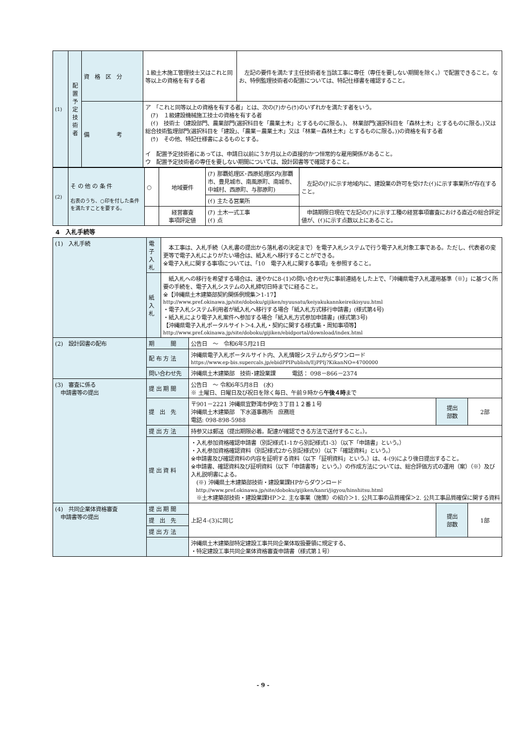| (1) | 配置予定技術者 | 資 格 区 分 | １級土木施工管理技士又はこれと同等以上の資格を有する者 | 左記の要件を満たす主任技術者を当該工事に専任（専任を要しない期間を除く。）で配置できること。なお、特例監理技術者の配置については、特記仕様書を確認すること。 |
| | | 備 考 | ア 「これと同等以上の資格を有する者」とは、次の(ｱ)から(ｳ)のいずれかを満たす者をいう。 (ｱ) １級建設機械施工技士の資格を有する者 (ｲ) 技術士（建設部門、農業部門(選択科目を「農業土木」とするものに限る。)、 林業部門(選択科目を「森林土木」とするものに限る。)又は総合技術監理部門(選択科目を「建設」、「農業－農業土木」又は「林業－森林土木」とするものに限る。))の資格を有する者 (ｳ) その他、特記仕様書によるものとする。 イ 配置予定技術者にあっては、申請日以前に３か月以上の直接的かつ恒常的な雇用関係があること。 ウ 配置予定技術者の専任を要しない期間については、設計図書等で確認すること。 | |
| (2) | そ の 他 の 条 件 右表のうち、○印を付した条件を満たすことを要する。 | ○ | 地域要件 | (ｱ) 那覇処理区･西原処理区内(那覇市、豊見城市、南風原町、南城市、中城村、西原町、与那原町) | 左記の(ｱ)に示す地域内に、建設業の許可を受けた(ｲ)に示す事業所が存在すること。 |
| | | | | (ｲ) 主たる営業所 | |
| | | | 経営審査 事項評定値 | (ｱ) 土木一式工事 (ｲ) 点 | 申請期限日現在で左記の(ｱ)に示す工種の経営事項審査における直近の総合評定値が、(ｲ)に示す点数以上にあること。 |
4　入札手続等
| (1) 入札手続 | 電子入札 | 本工事は、入札手続（入札書の提出から落札者の決定まで）を電子入札システムで行う電子入札対象工事である。ただし、代表者の変更等で電子入札によりがたい場合は、紙入札へ移行することができる。 ※電子入札に関する事項については、「10 電子入札に関する事項」を参照すること。 | | | |
| | 紙入札 | 紙入札への移行を希望する場合は、速やかに8-(1)の問い合わせ先に事前連絡をした上で、「沖縄県電子入札運用基準（※）」に基づく所要の手続を、電子入札システムの入札締切日時までに経ること。 ※【沖縄県土木建築部契約関係例規集＞1-17】 http://www.pref.okinawa.jp/site/doboku/gijiken/nyuusatu/keiyakukannkeireikisyuu.html ・電子入札システム利用者が紙入札へ移行する場合「紙入札方式移行申請書」(様式第4号) ・紙入札により電子入札案件へ参加する場合「紙入札方式参加申請書」(様式第3号) 【沖縄県電子入札ポータルサイト＞4.入札・契約に関する様式集・周知事項等】 http://www.pref.okinawa.jp/site/doboku/gijiken/ebidportal/download/index.html | | | |
| (2) 設計図書の配布 | 期 間 | | 公告日 ～ 令和6年5月21日 | | |
| | 配 布 方 法 | | 沖縄県電子入札ポータルサイト内、入札情報システムからダウンロード https://www.ep-bis.supercals.jp/ebidPPIPublish/EjPPIj?KikanNO=4700000 | | |
| | 問い合わせ先 | | 沖縄県土木建築部 技術･建設業課 電話： 098－866－2374 | | |
| (3) 審査に係る 申請書等の提出 | 提 出 期 間 | | 公告日 ～ 令和6年5月8日 (水) ※ 土曜日、日曜日及び祝日を除く毎日、午前９時から 午後４時 まで | | |
| | 提 出 先 | | 〒901－2221 沖縄県宜野湾市伊佐３丁目１２番１号 沖縄県土木建築部 下水道事務所 庶務班 電話: 098-898-5988 | 提出 部数 | 2部 |
| | 提 出 方 法 | | 持参又は郵送（提出期限必着。配達が確認できる方法で送付すること。）。 | | |
| | 提 出 資 料 | | ・入札参加資格確認申請書（別記様式1-1から別記様式1-3）（以下「申請書」という。） ・入札参加資格確認資料（別記様式2から別記様式9）（以下「確認資料」という。） ※申請書及び確認資料の内容を証明する資料（以下「証明資料」という。）は、4-(9)により後日提出すること。 ※申請書、確認資料及び証明資料（以下「申請書等」という。）の作成方法については、総合評価方式の運用（案）（※）及び入札説明書による。 (※) 沖縄県土木建築部技術・建設業課HPからダウンロード http://www.pref.okinawa.jp/site/doboku/gijiken/kanri/jigyou/hinshitsu.html ※土木建築部技術・建設業課HP＞2. 主な事業（施策）の紹介＞1. 公共工事の品質確保＞2. 公共工事品質確保に関する資料 | | |
| (4) 共同企業体資格審査 申請書等の提出 | 提 出 期 間 | | 上記４-(3)に同じ | 提出 部数 | 1部 |
| | 提 出 先 | | | | |
| | 提 出 方 法 | | | | |
| | | | 沖縄県土木建築部特定建設工事共同企業体取扱要領に規定する、 ・特定建設工事共同企業体資格審査申請書（様式第１号） | | |
- 9 -